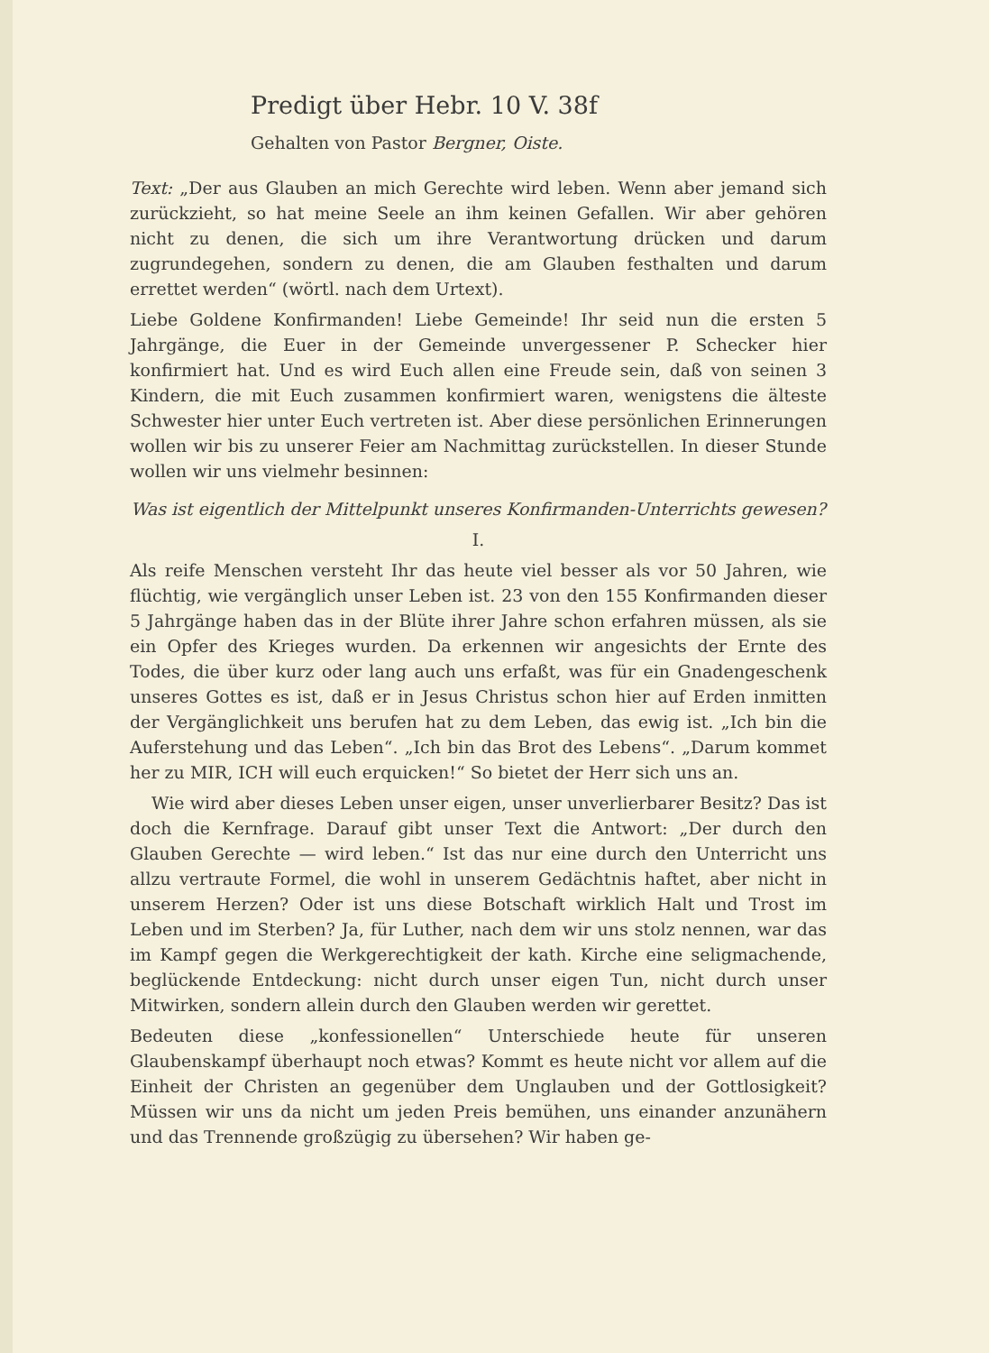Predigt über Hebr. 10 V. 38f
Gehalten von Pastor Bergner, Oiste.
Text: „Der aus Glauben an mich Gerechte wird leben. Wenn aber jemand sich zurückzieht, so hat meine Seele an ihm keinen Gefallen. Wir aber gehören nicht zu denen, die sich um ihre Verantwortung drücken und darum zugrundegehen, sondern zu denen, die am Glauben festhalten und darum errettet werden“ (wörtl. nach dem Urtext).
Liebe Goldene Konfirmanden! Liebe Gemeinde! Ihr seid nun die ersten 5 Jahrgänge, die Euer in der Gemeinde unvergessener P. Schecker hier konfirmiert hat. Und es wird Euch allen eine Freude sein, daß von seinen 3 Kindern, die mit Euch zusammen konfirmiert waren, wenigstens die älteste Schwester hier unter Euch vertreten ist. Aber diese persönlichen Erinnerungen wollen wir bis zu unserer Feier am Nachmittag zurückstellen. In dieser Stunde wollen wir uns vielmehr besinnen:
Was ist eigentlich der Mittelpunkt unseres Konfirmanden-Unterrichts gewesen?
I.
Als reife Menschen versteht Ihr das heute viel besser als vor 50 Jahren, wie flüchtig, wie vergänglich unser Leben ist. 23 von den 155 Konfirmanden dieser 5 Jahrgänge haben das in der Blüte ihrer Jahre schon erfahren müssen, als sie ein Opfer des Krieges wurden. Da erkennen wir angesichts der Ernte des Todes, die über kurz oder lang auch uns erfaßt, was für ein Gnadengeschenk unseres Gottes es ist, daß er in Jesus Christus schon hier auf Erden inmitten der Vergänglichkeit uns berufen hat zu dem Leben, das ewig ist. „Ich bin die Auferstehung und das Leben“. „Ich bin das Brot des Lebens“. „Darum kommet her zu MIR, ICH will euch erquicken!“ So bietet der Herr sich uns an.
Wie wird aber dieses Leben unser eigen, unser unverlierbarer Besitz? Das ist doch die Kernfrage. Darauf gibt unser Text die Antwort: „Der durch den Glauben Gerechte — wird leben.“ Ist das nur eine durch den Unterricht uns allzu vertraute Formel, die wohl in unserem Gedächtnis haftet, aber nicht in unserem Herzen? Oder ist uns diese Botschaft wirklich Halt und Trost im Leben und im Sterben? Ja, für Luther, nach dem wir uns stolz nennen, war das im Kampf gegen die Werkgerechtigkeit der kath. Kirche eine seligmachende, beglückende Entdeckung: nicht durch unser eigen Tun, nicht durch unser Mitwirken, sondern allein durch den Glauben werden wir gerettet.
Bedeuten diese „konfessionellen“ Unterschiede heute für unseren Glaubenskampf überhaupt noch etwas? Kommt es heute nicht vor allem auf die Einheit der Christen an gegenüber dem Unglauben und der Gottlosigkeit? Müssen wir uns da nicht um jeden Preis bemühen, uns einander anzunähern und das Trennende großzügig zu übersehen? Wir haben ge-